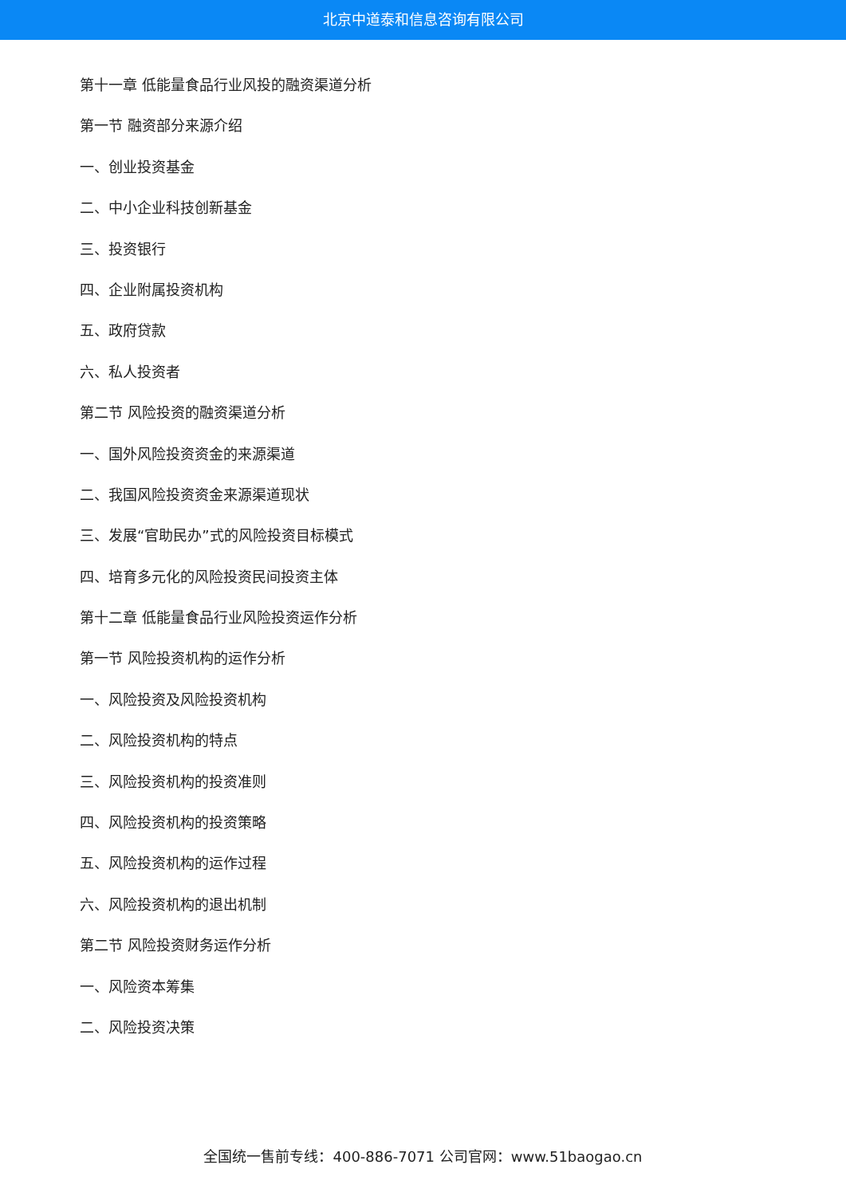北京中道泰和信息咨询有限公司
第十一章 低能量食品行业风投的融资渠道分析
第一节 融资部分来源介绍
一、创业投资基金
二、中小企业科技创新基金
三、投资银行
四、企业附属投资机构
五、政府贷款
六、私人投资者
第二节 风险投资的融资渠道分析
一、国外风险投资资金的来源渠道
二、我国风险投资资金来源渠道现状
三、发展“官助民办”式的风险投资目标模式
四、培育多元化的风险投资民间投资主体
第十二章 低能量食品行业风险投资运作分析
第一节 风险投资机构的运作分析
一、风险投资及风险投资机构
二、风险投资机构的特点
三、风险投资机构的投资准则
四、风险投资机构的投资策略
五、风险投资机构的运作过程
六、风险投资机构的退出机制
第二节 风险投资财务运作分析
一、风险资本筹集
二、风险投资决策
全国统一售前专线：400-886-7071 公司官网：www.51baogao.cn